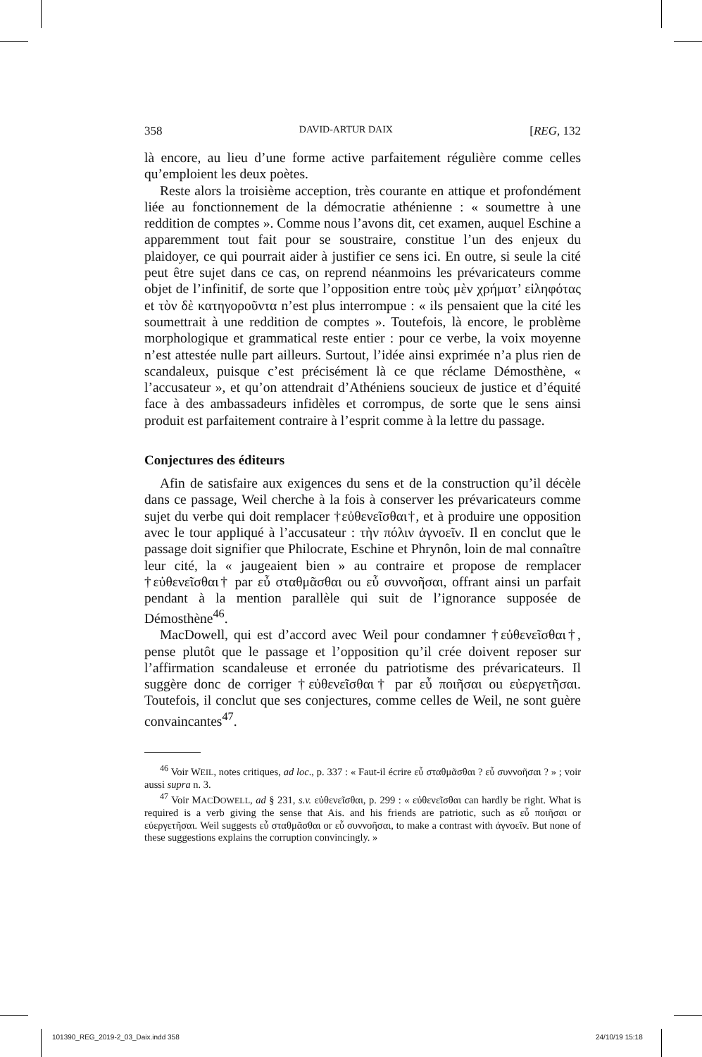358 DAVID-ARTUR DAIX [REG, 132
là encore, au lieu d’une forme active parfaitement régulière comme celles qu’emploient les deux poètes.
Reste alors la troisième acception, très courante en attique et profondément liée au fonctionnement de la démocratie athénienne : « soumettre à une reddition de comptes ». Comme nous l’avons dit, cet examen, auquel Eschine a apparemment tout fait pour se soustraire, constitue l’un des enjeux du plaidoyer, ce qui pourrait aider à justifier ce sens ici. En outre, si seule la cité peut être sujet dans ce cas, on reprend néanmoins les prévaricateurs comme objet de l’infinitif, de sorte que l’opposition entre τοὺς μὲν χρήματ’ εἰληφότας et τὸν δὲ κατηγοροῦντα n’est plus interrompue : « ils pensaient que la cité les soumettrait à une reddition de comptes ». Toutefois, là encore, le problème morphologique et grammatical reste entier : pour ce verbe, la voix moyenne n’est attestée nulle part ailleurs. Surtout, l’idée ainsi exprimée n’a plus rien de scandaleux, puisque c’est précisément là ce que réclame Démosthène, « l’accusateur », et qu’on attendrait d’Athéniens soucieux de justice et d’équité face à des ambassadeurs infidèles et corrompus, de sorte que le sens ainsi produit est parfaitement contraire à l’esprit comme à la lettre du passage.
Conjectures des éditeurs
Afin de satisfaire aux exigences du sens et de la construction qu’il décèle dans ce passage, Weil cherche à la fois à conserver les prévaricateurs comme sujet du verbe qui doit remplacer †εὐθενεῖσθαι†, et à produire une opposition avec le tour appliqué à l’accusateur : τὴν πόλιν ἀγνοεῖν. Il en conclut que le passage doit signifier que Philocrate, Eschine et Phrynôn, loin de mal connaître leur cité, la « jaugeaient bien » au contraire et propose de remplacer †εὐθενεῖσθαι† par εὖ σταθμᾶσθαι ou εὖ συννοῆσαι, offrant ainsi un parfait pendant à la mention parallèle qui suit de l’ignorance supposée de Démosthène<sup>46</sup>.
MacDowell, qui est d’accord avec Weil pour condamner †εὐθενεῖσθαι†, pense plutôt que le passage et l’opposition qu’il crée doivent reposer sur l’affirmation scandaleuse et erronée du patriotisme des prévaricateurs. Il suggère donc de corriger †εὐθενεῖσθαι† par εὖ ποιῆσαι ou εὐεργετῆσαι. Toutefois, il conclut que ses conjectures, comme celles de Weil, ne sont guère convaincantes<sup>47</sup>.
<sup>46</sup> Voir WEIL, notes critiques, ad loc., p. 337 : « Faut-il écrire εὖ σταθμᾶσθαι ? εὖ συννοῆσαι ? » ; voir aussi supra n. 3.
<sup>47</sup> Voir MACDOWELL, ad § 231, s.v. εὐθενεῖσθαι, p. 299 : « εὐθενεῖσθαι can hardly be right. What is required is a verb giving the sense that Ais. and his friends are patriotic, such as εὖ ποιῆσαι or εὐεργετῆσαι. Weil suggests εὖ σταθμᾶσθαι or εὖ συννοῆσαι, to make a contrast with ἀγνοεῖν. But none of these suggestions explains the corruption convincingly. »
101390_REG_2019-2_03_Daix.indd 358
24/10/19 15:18